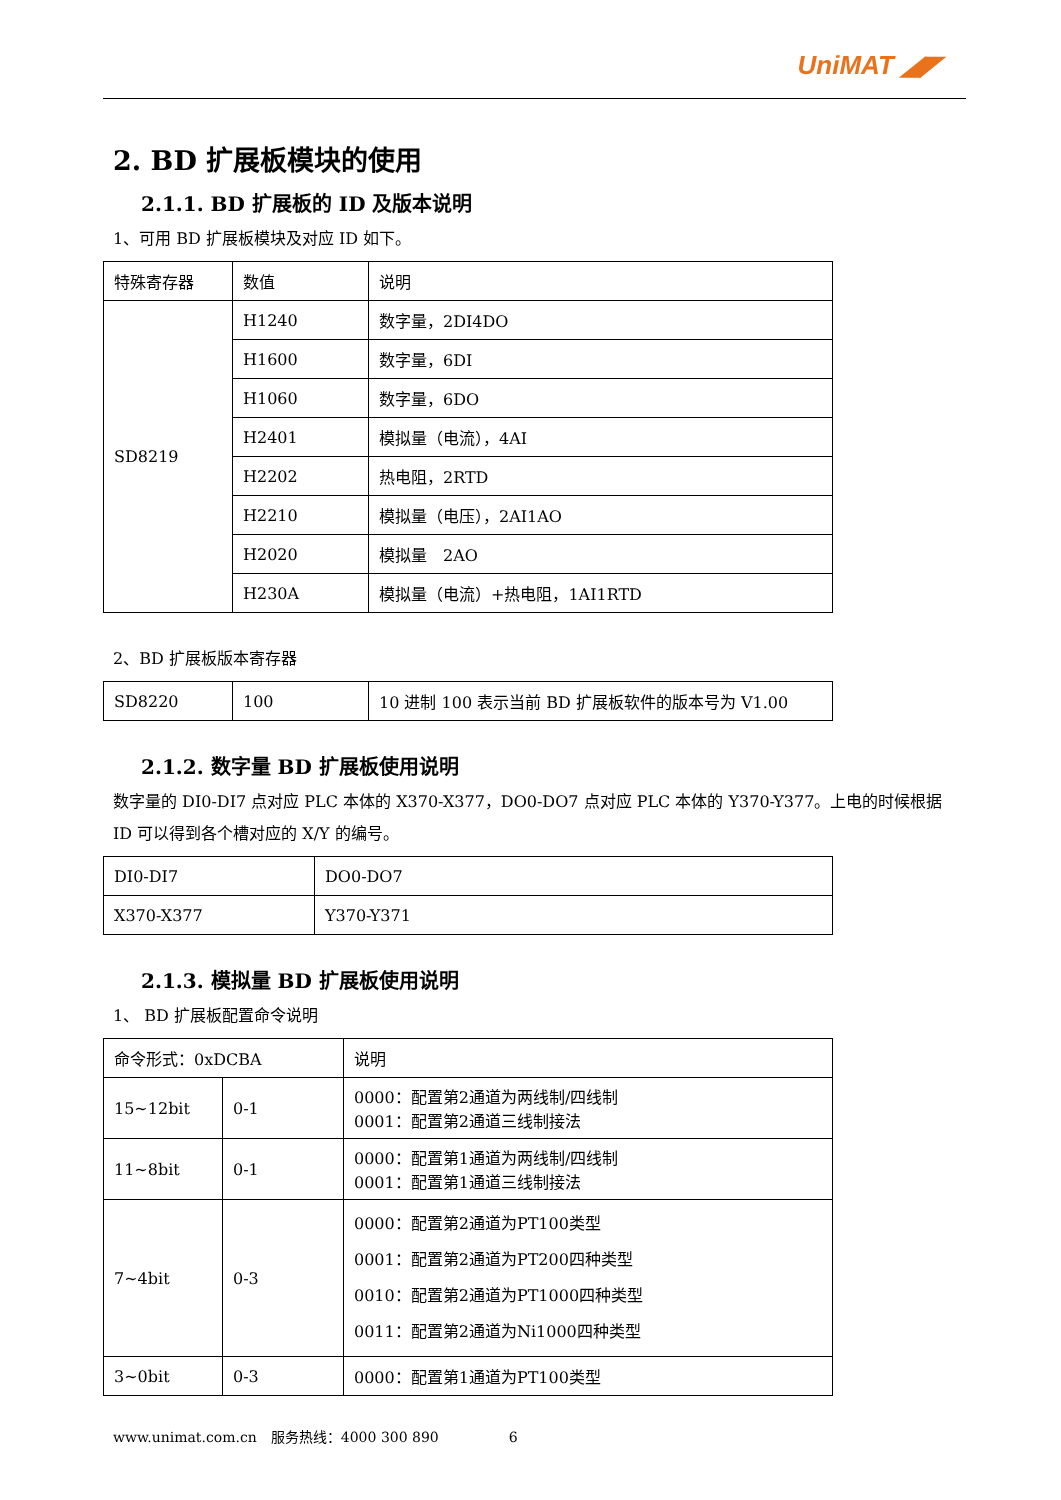UniMAT ◢◤
2. BD 扩展板模块的使用
2.1.1. BD 扩展板的 ID 及版本说明
1、可用 BD 扩展板模块及对应 ID 如下。
| 特殊寄存器 | 数值 | 说明 |
| SD8219 | H1240 | 数字量，2DI4DO |
| | H1600 | 数字量，6DI |
| | H1060 | 数字量，6DO |
| | H2401 | 模拟量（电流），4AI |
| | H2202 | 热电阻，2RTD |
| | H2210 | 模拟量（电压），2AI1AO |
| | H2020 | 模拟量 2AO |
| | H230A | 模拟量（电流）+热电阻，1AI1RTD |
2、BD 扩展板版本寄存器
| SD8220 | 100 | 10 进制 100 表示当前 BD 扩展板软件的版本号为 V1.00 |
2.1.2. 数字量 BD 扩展板使用说明
数字量的 DI0-DI7 点对应 PLC 本体的 X370-X377，DO0-DO7 点对应 PLC 本体的 Y370-Y377。上电的时候根据 ID 可以得到各个槽对应的 X/Y 的编号。
| DI0-DI7 | DO0-DO7 |
| X370-X377 | Y370-Y371 |
2.1.3. 模拟量 BD 扩展板使用说明
1、 BD 扩展板配置命令说明
| 命令形式：0xDCBA | | 说明 |
| 15~12bit | 0-1 | 0000：配置第2通道为两线制/四线制 0001：配置第2通道三线制接法 |
| 11~8bit | 0-1 | 0000：配置第1通道为两线制/四线制 0001：配置第1通道三线制接法 |
| 7~4bit | 0-3 | 0000：配置第2通道为PT100类型 0001：配置第2通道为PT200四种类型 0010：配置第2通道为PT1000四种类型 0011：配置第2通道为Ni1000四种类型 |
| 3~0bit | 0-3 | 0000：配置第1通道为PT100类型 |
www.unimat.com.cn　服务热线：4000 300 890　　　　　6